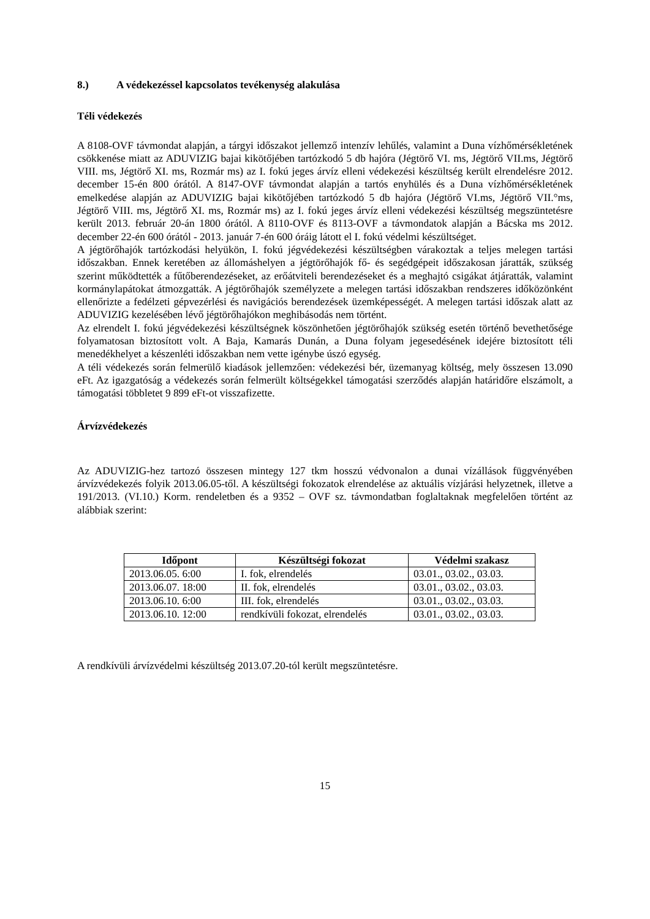8.) A védekezéssel kapcsolatos tevékenység alakulása
Téli védekezés
A 8108-OVF távmondat alapján, a tárgyi időszakot jellemző intenzív lehűlés, valamint a Duna vízhőmérsékletének csökkenése miatt az ADUVIZIG bajai kikötőjében tartózkodó 5 db hajóra (Jégtörő VI. ms, Jégtörő VII.ms, Jégtörő VIII. ms, Jégtörő XI. ms, Rozmár ms) az I. fokú jeges árvíz elleni védekezési készültség került elrendelésre 2012. december 15-én 800 órától. A 8147-OVF távmondat alapján a tartós enyhülés és a Duna vízhőmérsékletének emelkedése alapján az ADUVIZIG bajai kikötőjében tartózkodó 5 db hajóra (Jégtörő VI.ms, Jégtörő VII.°ms, Jégtörő VIII. ms, Jégtörő XI. ms, Rozmár ms) az I. fokú jeges árvíz elleni védekezési készültség megszüntetésre került 2013. február 20-án 1800 órától. A 8110-OVF és 8113-OVF a távmondatok alapján a Bácska ms 2012. december 22-én 600 órától - 2013. január 7-én 600 óráig látott el I. fokú védelmi készültséget.
A jégtörőhajók tartózkodási helyükön, I. fokú jégvédekezési készültségben várakoztak a teljes melegen tartási időszakban. Ennek keretében az állomáshelyen a jégtörőhajók fő- és segédgépeit időszakosan járatták, szükség szerint működtették a fűtőberendezéseket, az erőátviteli berendezéseket és a meghajtó csigákat átjáratták, valamint kormánylapátokat átmozgatták. A jégtörőhajók személyzete a melegen tartási időszakban rendszeres időközönként ellenőrizte a fedélzeti gépvezérlési és navigációs berendezések üzemképességét. A melegen tartási időszak alatt az ADUVIZIG kezelésében lévő jégtörőhajókon meghibásodás nem történt.
Az elrendelt I. fokú jégvédekezési készültségnek köszönhetően jégtörőhajók szükség esetén történő bevethetősége folyamatosan biztosított volt. A Baja, Kamarás Dunán, a Duna folyam jegesedésének idejére biztosított téli menedékhelyet a készenléti időszakban nem vette igénybe úszó egység.
A téli védekezés során felmerülő kiadások jellemzően: védekezési bér, üzemanyag költség, mely összesen 13.090 eFt. Az igazgatóság a védekezés során felmerült költségekkel támogatási szerződés alapján határidőre elszámolt, a támogatási többletet 9 899 eFt-ot visszafizette.
Árvízvédekezés
Az ADUVIZIG-hez tartozó összesen mintegy 127 tkm hosszú védvonalon a dunai vízállások függvényében árvízvédekezés folyik 2013.06.05-től. A készültségi fokozatok elrendelése az aktuális vízjárási helyzetnek, illetve a 191/2013. (VI.10.) Korm. rendeletben és a 9352 – OVF sz. távmondatban foglaltaknak megfelelően történt az alábbiak szerint:
| Időpont | Készültségi fokozat | Védelmi szakasz |
| --- | --- | --- |
| 2013.06.05. 6:00 | I. fok, elrendelés | 03.01., 03.02., 03.03. |
| 2013.06.07. 18:00 | II. fok, elrendelés | 03.01., 03.02., 03.03. |
| 2013.06.10. 6:00 | III. fok, elrendelés | 03.01., 03.02., 03.03. |
| 2013.06.10. 12:00 | rendkívüli fokozat, elrendelés | 03.01., 03.02., 03.03. |
A rendkívüli árvízvédelmi készültség 2013.07.20-tól került megszüntetésre.
15